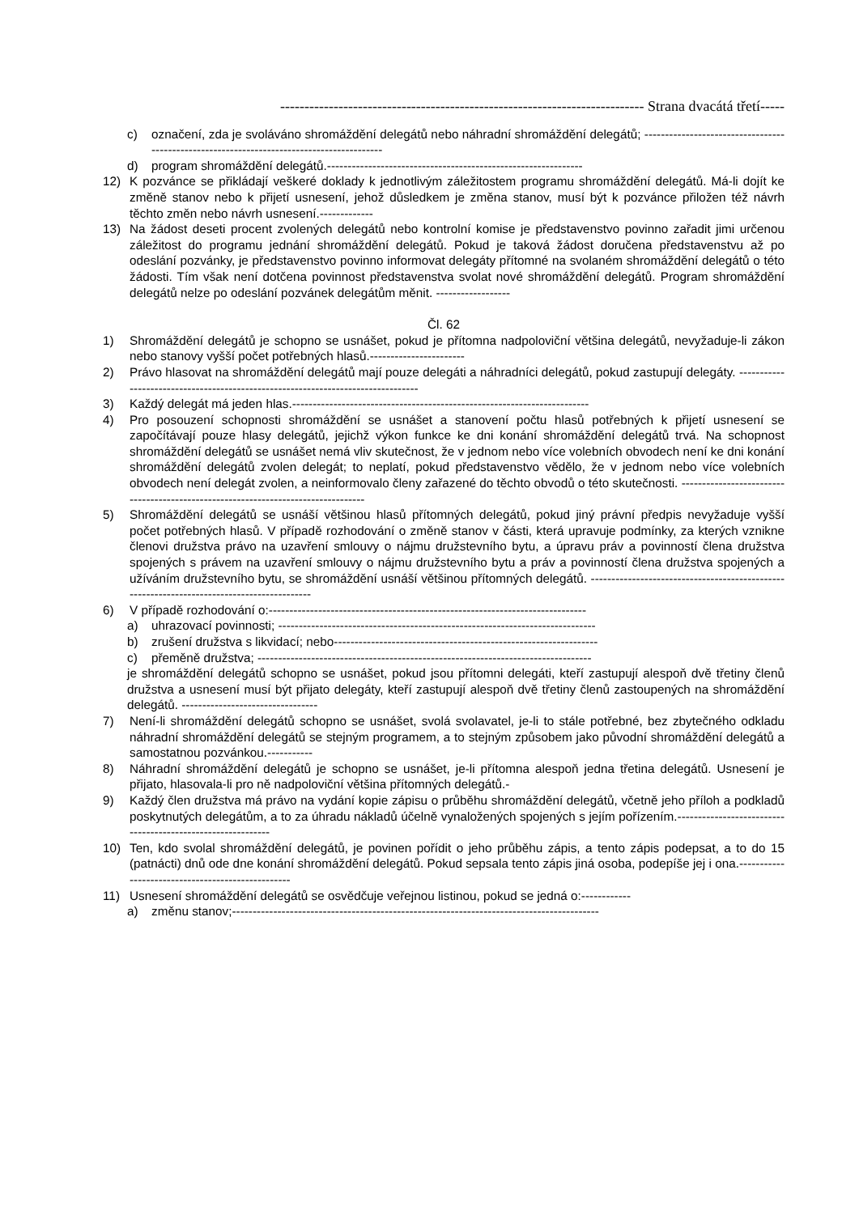--------------------------------------------------------------------------- Strana dvacátá třetí-----
c) označení, zda je svoláváno shromáždění delegátů nebo náhradní shromáždění delegátů; ------------------------------------------------------------------------------------------
d) program shromáždění delegátů.--------------------------------------------------------------
12) K pozvánce se přikládají veškeré doklady k jednotlivým záležitostem programu shromáždění delegátů. Má-li dojít ke změně stanov nebo k přijetí usnesení, jehož důsledkem je změna stanov, musí být k pozvánce přiložen též návrh těchto změn nebo návrh usnesení.-------------
13) Na žádost deseti procent zvolených delegátů nebo kontrolní komise je představenstvo povinno zařadit jimi určenou záležitost do programu jednání shromáždění delegátů. Pokud je taková žádost doručena představenstvu až po odeslání pozvánky, je představenstvo povinno informovat delegáty přítomné na svolaném shromáždění delegátů o této žádosti. Tím však není dotčena povinnost představenstva svolat nové shromáždění delegátů. Program shromáždění delegátů nelze po odeslání pozvánek delegátům měnit. ------------------
Čl. 62
1) Shromáždění delegátů je schopno se usnášet, pokud je přítomna nadpoloviční většina delegátů, nevyžaduje-li zákon nebo stanovy vyšší počet potřebných hlasů.-----------------------
2) Právo hlasovat na shromáždění delegátů mají pouze delegáti a náhradníci delegátů, pokud zastupují delegáty. ---------------------------------------------------------------------------------
3) Každý delegát má jeden hlas.------------------------------------------------------------------------
4) Pro posouzení schopnosti shromáždění se usnášet a stanovení počtu hlasů potřebných k přijetí usnesení se započítávají pouze hlasy delegátů, jejichž výkon funkce ke dni konání shromáždění delegátů trvá. Na schopnost shromáždění delegátů se usnášet nemá vliv skutečnost, že v jednom nebo více volebních obvodech není ke dni konání shromáždění delegátů zvolen delegát; to neplatí, pokud představenstvo vědělo, že v jednom nebo více volebních obvodech není delegát zvolen, a neinformovalo členy zařazené do těchto obvodů o této skutečnosti. ----------------------------------------------------------------------------------
5) Shromáždění delegátů se usnáší většinou hlasů přítomných delegátů, pokud jiný právní předpis nevyžaduje vyšší počet potřebných hlasů. V případě rozhodování o změně stanov v části, která upravuje podmínky, za kterých vznikne členovi družstva právo na uzavření smlouvy o nájmu družstevního bytu, a úpravu práv a povinností člena družstva spojených s právem na uzavření smlouvy o nájmu družstevního bytu a práv a povinností člena družstva spojených a užíváním družstevního bytu, se shromáždění usnáší většinou přítomných delegátů. -------------------------------------------------------------------------------------------
6) V případě rozhodování o:-----------------------------------------------------------------------------
a) uhrazovací povinnosti; -----------------------------------------------------------------------------
b) zrušení družstva s likvidací; nebo----------------------------------------------------------------
c) přeměně družstva; ---------------------------------------------------------------------------------
je shromáždění delegátů schopno se usnášet, pokud jsou přítomni delegáti, kteří zastupují alespoň dvě třetiny členů družstva a usnesení musí být přijato delegáty, kteří zastupují alespoň dvě třetiny členů zastoupených na shromáždění delegátů. ---------------------------------
7) Není-li shromáždění delegátů schopno se usnášet, svolá svolavatel, je-li to stále potřebné, bez zbytečného odkladu náhradní shromáždění delegátů se stejným programem, a to stejným způsobem jako původní shromáždění delegátů a samostatnou pozvánkou.-----------
8) Náhradní shromáždění delegátů je schopno se usnášet, je-li přítomna alespoň jedna třetina delegátů. Usnesení je přijato, hlasovala-li pro ně nadpoloviční většina přítomných delegátů.-
9) Každý člen družstva má právo na vydání kopie zápisu o průběhu shromáždění delegátů, včetně jeho příloh a podkladů poskytnutých delegátům, a to za úhradu nákladů účelně vynaložených spojených s jejím pořízením.------------------------------------------------------------
10) Ten, kdo svolal shromáždění delegátů, je povinen pořídit o jeho průběhu zápis, a tento zápis podepsat, a to do 15 (patnácti) dnů ode dne konání shromáždění delegátů. Pokud sepsala tento zápis jiná osoba, podepíše jej i ona.--------------------------------------------------
11) Usnesení shromáždění delegátů se osvědčuje veřejnou listinou, pokud se jedná o:------------
a) změnu stanov;-----------------------------------------------------------------------------------------